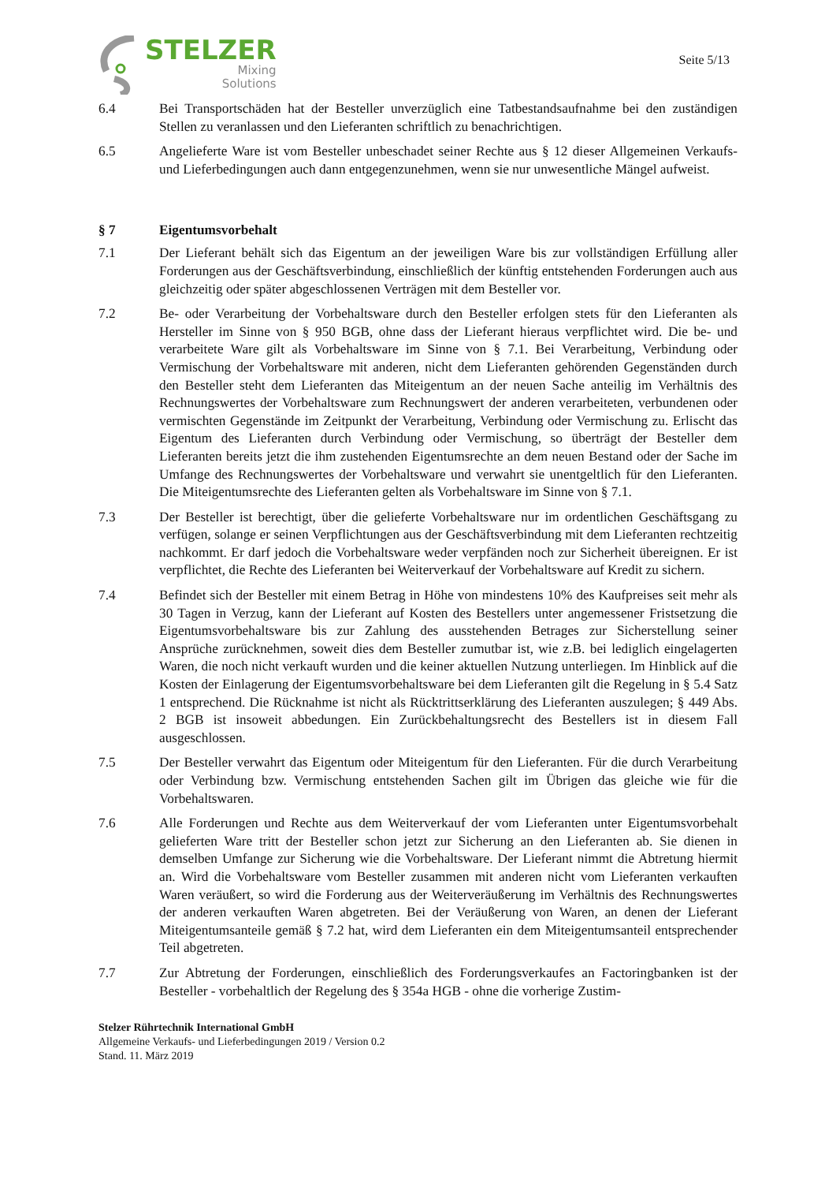STELZER
Mixing
Solutions
Seite 5/13
6.4 Bei Transportschäden hat der Besteller unverzüglich eine Tatbestandsaufnahme bei den zuständigen Stellen zu veranlassen und den Lieferanten schriftlich zu benachrichtigen.
6.5 Angelieferte Ware ist vom Besteller unbeschadet seiner Rechte aus § 12 dieser Allgemeinen Verkaufs- und Lieferbedingungen auch dann entgegenzunehmen, wenn sie nur unwesentliche Mängel aufweist.
§ 7 Eigentumsvorbehalt
7.1 Der Lieferant behält sich das Eigentum an der jeweiligen Ware bis zur vollständigen Erfüllung aller Forderungen aus der Geschäftsverbindung, einschließlich der künftig entstehenden Forderungen auch aus gleichzeitig oder später abgeschlossenen Verträgen mit dem Besteller vor.
7.2 Be- oder Verarbeitung der Vorbehaltsware durch den Besteller erfolgen stets für den Lieferanten als Hersteller im Sinne von § 950 BGB, ohne dass der Lieferant hieraus verpflichtet wird. Die be- und verarbeitete Ware gilt als Vorbehaltsware im Sinne von § 7.1. Bei Verarbeitung, Verbindung oder Vermischung der Vorbehaltsware mit anderen, nicht dem Lieferanten gehörenden Gegenständen durch den Besteller steht dem Lieferanten das Miteigentum an der neuen Sache anteilig im Verhältnis des Rechnungswertes der Vorbehaltsware zum Rechnungswert der anderen verarbeiteten, verbundenen oder vermischten Gegenstände im Zeitpunkt der Verarbeitung, Verbindung oder Vermischung zu. Erlischt das Eigentum des Lieferanten durch Verbindung oder Vermischung, so überträgt der Besteller dem Lieferanten bereits jetzt die ihm zustehenden Eigentumsrechte an dem neuen Bestand oder der Sache im Umfange des Rechnungswertes der Vorbehaltsware und verwahrt sie unentgeltlich für den Lieferanten. Die Miteigentumsrechte des Lieferanten gelten als Vorbehaltsware im Sinne von § 7.1.
7.3 Der Besteller ist berechtigt, über die gelieferte Vorbehaltsware nur im ordentlichen Geschäftsgang zu verfügen, solange er seinen Verpflichtungen aus der Geschäftsverbindung mit dem Lieferanten rechtzeitig nachkommt. Er darf jedoch die Vorbehaltsware weder verpfänden noch zur Sicherheit übereignen. Er ist verpflichtet, die Rechte des Lieferanten bei Weiterverkauf der Vorbehaltsware auf Kredit zu sichern.
7.4 Befindet sich der Besteller mit einem Betrag in Höhe von mindestens 10% des Kaufpreises seit mehr als 30 Tagen in Verzug, kann der Lieferant auf Kosten des Bestellers unter angemessener Fristsetzung die Eigentumsvorbehaltsware bis zur Zahlung des ausstehenden Betrages zur Sicherstellung seiner Ansprüche zurücknehmen, soweit dies dem Besteller zumutbar ist, wie z.B. bei lediglich eingelagerten Waren, die noch nicht verkauft wurden und die keiner aktuellen Nutzung unterliegen. Im Hinblick auf die Kosten der Einlagerung der Eigentumsvorbehaltsware bei dem Lieferanten gilt die Regelung in § 5.4 Satz 1 entsprechend. Die Rücknahme ist nicht als Rücktrittserklärung des Lieferanten auszulegen; § 449 Abs. 2 BGB ist insoweit abbedungen. Ein Zurückbehaltungsrecht des Bestellers ist in diesem Fall ausgeschlossen.
7.5 Der Besteller verwahrt das Eigentum oder Miteigentum für den Lieferanten. Für die durch Verarbeitung oder Verbindung bzw. Vermischung entstehenden Sachen gilt im Übrigen das gleiche wie für die Vorbehaltswaren.
7.6 Alle Forderungen und Rechte aus dem Weiterverkauf der vom Lieferanten unter Eigentumsvorbehalt gelieferten Ware tritt der Besteller schon jetzt zur Sicherung an den Lieferanten ab. Sie dienen in demselben Umfange zur Sicherung wie die Vorbehaltsware. Der Lieferant nimmt die Abtretung hiermit an. Wird die Vorbehaltsware vom Besteller zusammen mit anderen nicht vom Lieferanten verkauften Waren veräußert, so wird die Forderung aus der Weiterveräußerung im Verhältnis des Rechnungswertes der anderen verkauften Waren abgetreten. Bei der Veräußerung von Waren, an denen der Lieferant Miteigentumsanteile gemäß § 7.2 hat, wird dem Lieferanten ein dem Miteigentumsanteil entsprechender Teil abgetreten.
7.7 Zur Abtretung der Forderungen, einschließlich des Forderungsverkaufes an Factoringbanken ist der Besteller - vorbehaltlich der Regelung des § 354a HGB - ohne die vorherige Zustim-
Stelzer Rührtechnik International GmbH
Allgemeine Verkaufs- und Lieferbedingungen 2019 / Version 0.2
Stand. 11. März 2019